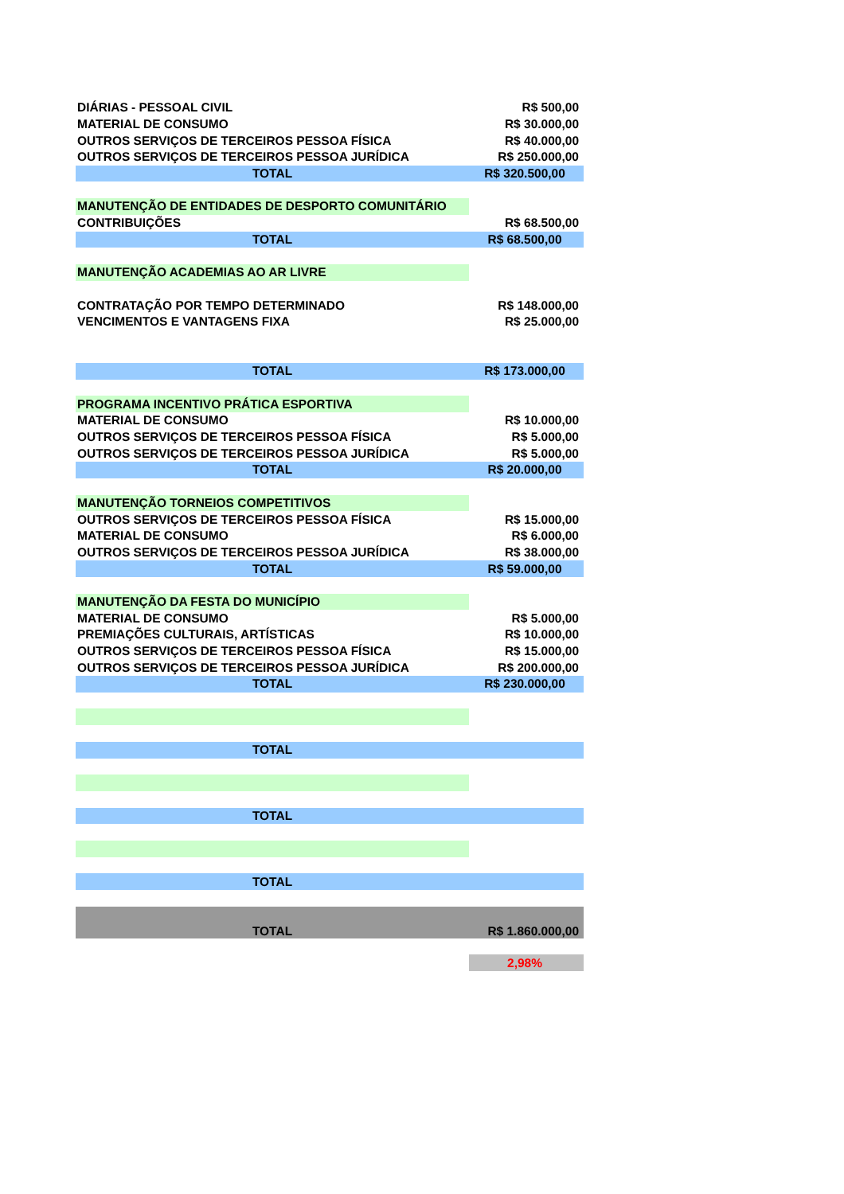| DIÁRIAS - PESSOAL CIVIL | R$ 500,00 |
| MATERIAL DE CONSUMO | R$ 30.000,00 |
| OUTROS SERVIÇOS DE TERCEIROS PESSOA FÍSICA | R$ 40.000,00 |
| OUTROS SERVIÇOS DE TERCEIROS PESSOA JURÍDICA | R$ 250.000,00 |
| TOTAL | R$ 320.500,00 |
| MANUTENÇÃO DE ENTIDADES DE DESPORTO COMUNITÁRIO | |
| CONTRIBUIÇÕES | R$ 68.500,00 |
| TOTAL | R$ 68.500,00 |
| MANUTENÇÃO ACADEMIAS AO AR LIVRE | |
| CONTRATAÇÃO POR TEMPO DETERMINADO | R$ 148.000,00 |
| VENCIMENTOS E VANTAGENS FIXA | R$ 25.000,00 |
| TOTAL | R$ 173.000,00 |
| PROGRAMA INCENTIVO PRÁTICA ESPORTIVA | |
| MATERIAL DE CONSUMO | R$ 10.000,00 |
| OUTROS SERVIÇOS DE TERCEIROS PESSOA FÍSICA | R$ 5.000,00 |
| OUTROS SERVIÇOS DE TERCEIROS PESSOA JURÍDICA | R$ 5.000,00 |
| TOTAL | R$ 20.000,00 |
| MANUTENÇÃO TORNEIOS COMPETITIVOS | |
| OUTROS SERVIÇOS DE TERCEIROS PESSOA FÍSICA | R$ 15.000,00 |
| MATERIAL DE CONSUMO | R$ 6.000,00 |
| OUTROS SERVIÇOS DE TERCEIROS PESSOA JURÍDICA | R$ 38.000,00 |
| TOTAL | R$ 59.000,00 |
| MANUTENÇÃO DA FESTA DO MUNICÍPIO | |
| MATERIAL DE CONSUMO | R$ 5.000,00 |
| PREMIAÇÕES CULTURAIS, ARTÍSTICAS | R$ 10.000,00 |
| OUTROS SERVIÇOS DE TERCEIROS PESSOA FÍSICA | R$ 15.000,00 |
| OUTROS SERVIÇOS DE TERCEIROS PESSOA JURÍDICA | R$ 200.000,00 |
| TOTAL | R$ 230.000,00 |
| TOTAL | |
| TOTAL | |
| TOTAL | |
| TOTAL | R$ 1.860.000,00 |
| | 2,98% |